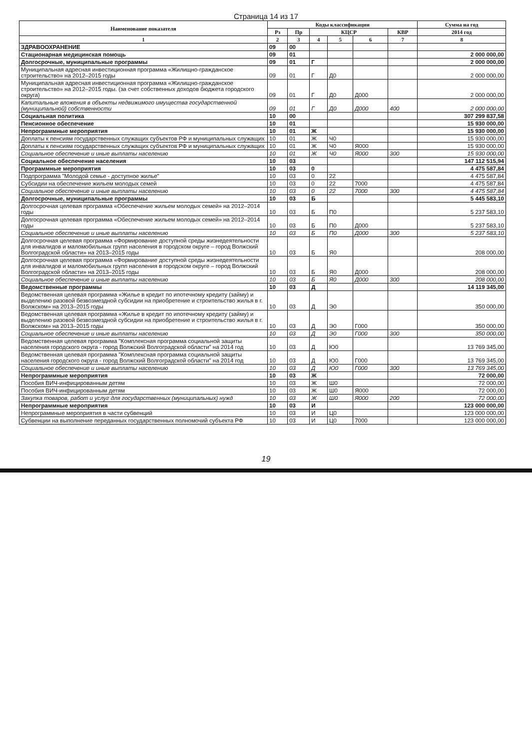Страница 14 из 17
| Наименование показателя | Коды классификации | | | | | | Сумма на год |
| --- | --- | --- | --- | --- | --- | --- | --- |
| | Рз | Пр | КЦСР | | | КВР | 2014 год |
| 1 | 2 | 3 | 4 | 5 | 6 | 7 | 8 |
| ЗДРАВООХРАНЕНИЕ | 09 | 00 | | | | | |
| Стационарная медицинская помощь | 09 | 01 | | | | | 2 000 000,00 |
| Долгосрочные, муниципальные программы | 09 | 01 | Г | | | | 2 000 000,00 |
| Муниципальная адресная инвестиционная программа «Жилищно-гражданское строительство» на 2012–2015 годы | 09 | 01 | Г | Д0 | | | 2 000 000,00 |
| Муниципальная адресная инвестиционная программа «Жилищно-гражданское строительство» на 2012–2015 годы. (за счет собственных доходов бюджета городского округа) | 09 | 01 | Г | Д0 | Д000 | | 2 000 000,00 |
| Капитальные вложения в объекты недвижимого имущества государственной (муниципальной) собственности | 09 | 01 | Г | Д0 | Д000 | 400 | 2 000 000,00 |
| Социальная политика | 10 | 00 | | | | | 307 299 837,58 |
| Пенсионное обеспечение | 10 | 01 | | | | | 15 930 000,00 |
| Непрограммные мероприятия | 10 | 01 | Ж | | | | 15 930 000,00 |
| Доплаты к пенсиям государственных служащих субъектов РФ и муниципальных служащих | 10 | 01 | Ж | Ч0 | | | 15 930 000,00 |
| Доплаты к пенсиям государственных служащих субъектов РФ и муниципальных служащих | 10 | 01 | Ж | Ч0 | Я000 | | 15 930 000,00 |
| Социальное обеспечение и иные выплаты населению | 10 | 01 | Ж | Ч0 | Я000 | 300 | 15 930 000,00 |
| Социальное обеспечение населения | 10 | 03 | | | | | 147 112 515,94 |
| Программные мероприятия | 10 | 03 | 0 | | | | 4 475 587,84 |
| Подпрограмма "Молодой семье - доступное жилье" | 10 | 03 | 0 | 22 | | | 4 475 587,84 |
| Субсидии на обеспечение жильем молодых семей | 10 | 03 | 0 | 22 | 7000 | | 4 475 587,84 |
| Социальное обеспечение и иные выплаты населению | 10 | 03 | 0 | 22 | 7000 | 300 | 4 475 587,84 |
| Долгосрочные, муниципальные программы | 10 | 03 | Б | | | | 5 445 583,10 |
| Долгосрочная целевая программа «Обеспечение жильем молодых семей» на 2012–2014 годы | 10 | 03 | Б | П0 | | | 5 237 583,10 |
| Долгосрочная целевая программа «Обеспечение жильем молодых семей» на 2012–2014 годы | 10 | 03 | Б | П0 | Д000 | | 5 237 583,10 |
| Социальное обеспечение и иные выплаты населению | 10 | 03 | Б | П0 | Д000 | 300 | 5 237 583,10 |
| Долгосрочная целевая программа «Формирование доступной среды жизнедеятельности для инвалидов и маломобильных групп населения в городском округе – город Волжский Волгоградской области» на 2013–2015 годы | 10 | 03 | Б | Я0 | | | 208 000,00 |
| Долгосрочная целевая программа «Формирование доступной среды жизнедеятельности для инвалидов и маломобильных групп населения в городском округе – город Волжский Волгоградской области» на 2013–2015 годы | 10 | 03 | Б | Я0 | Д000 | | 208 000,00 |
| Социальное обеспечение и иные выплаты населению | 10 | 03 | Б | Я0 | Д000 | 300 | 208 000,00 |
| Ведомственные программы | 10 | 03 | Д | | | | 14 119 345,00 |
| Ведомственная целевая программа «Жилье в кредит по ипотечному кредиту (займу) и выделению разовой безвозмездной субсидии на приобретение и строительство жилья в г. Волжском» на 2013–2015 годы | 10 | 03 | Д | Э0 | | | 350 000,00 |
| Ведомственная целевая программа «Жилье в кредит по ипотечному кредиту (займу) и выделению разовой безвозмездной субсидии на приобретение и строительство жилья в г. Волжском» на 2013–2015 годы | 10 | 03 | Д | Э0 | Г000 | | 350 000,00 |
| Социальное обеспечение и иные выплаты населению | 10 | 03 | Д | Э0 | Г000 | 300 | 350 000,00 |
| Ведомственная целевая программа "Комплексная программа социальной защиты населения городского округа - город Волжский Волгоградской области" на 2014 год | 10 | 03 | Д | Ю0 | | | 13 769 345,00 |
| Ведомственная целевая программа "Комплексная программа социальной защиты населения городского округа - город Волжский Волгоградской области" на 2014 год | 10 | 03 | Д | Ю0 | Г000 | | 13 769 345,00 |
| Социальное обеспечение и иные выплаты населению | 10 | 03 | Д | Ю0 | Г000 | 300 | 13 769 345,00 |
| Непрограммные мероприятия | 10 | 03 | Ж | | | | 72 000,00 |
| Пособия ВИЧ-инфицированным детям | 10 | 03 | Ж | Ш0 | | | 72 000,00 |
| Пособия ВИЧ-инфицированным детям | 10 | 03 | Ж | Ш0 | Я000 | | 72 000,00 |
| Закупка товаров, работ и услуг для государственных (муниципальных) нужд | 10 | 03 | Ж | Ш0 | Я000 | 200 | 72 000,00 |
| Непрограммные мероприятия | 10 | 03 | И | | | | 123 000 000,00 |
| Непрограммные мероприятия в части субвенций | 10 | 03 | И | Ц0 | | | 123 000 000,00 |
| Субвенции на выполнение переданных государственных полномочий субъекта РФ | 10 | 03 | И | Ц0 | 7000 | | 123 000 000,00 |
19